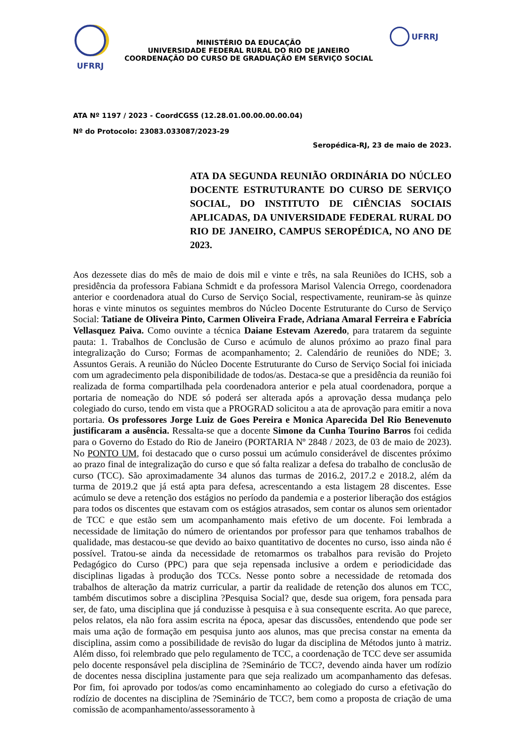UFRRJ
MINISTÉRIO DA EDUCAÇÃO
UNIVERSIDADE FEDERAL RURAL DO RIO DE JANEIRO
COORDENAÇÃO DO CURSO DE GRADUAÇÃO EM SERVIÇO SOCIAL
UFRRJ
ATA Nº 1197 / 2023 - CoordCGSS (12.28.01.00.00.00.00.04)
Nº do Protocolo: 23083.033087/2023-29
Seropédica-RJ, 23 de maio de 2023.
ATA DA SEGUNDA REUNIÃO ORDINÁRIA DO NÚCLEO DOCENTE ESTRUTURANTE DO CURSO DE SERVIÇO SOCIAL, DO INSTITUTO DE CIÊNCIAS SOCIAIS APLICADAS, DA UNIVERSIDADE FEDERAL RURAL DO RIO DE JANEIRO, CAMPUS SEROPÉDICA, NO ANO DE 2023.
Aos dezessete dias do mês de maio de dois mil e vinte e três, na sala Reuniões do ICHS, sob a presidência da professora Fabiana Schmidt e da professora Marisol Valencia Orrego, coordenadora anterior e coordenadora atual do Curso de Serviço Social, respectivamente, reuniram-se às quinze horas e vinte minutos os seguintes membros do Núcleo Docente Estruturante do Curso de Serviço Social: Tatiane de Oliveira Pinto, Carmen Oliveira Frade, Adriana Amaral Ferreira e Fabrícia Vellasquez Paiva. Como ouvinte a técnica Daiane Estevam Azeredo, para tratarem da seguinte pauta: 1. Trabalhos de Conclusão de Curso e acúmulo de alunos próximo ao prazo final para integralização do Curso; Formas de acompanhamento; 2. Calendário de reuniões do NDE; 3. Assuntos Gerais. A reunião do Núcleo Docente Estruturante do Curso de Serviço Social foi iniciada com um agradecimento pela disponibilidade de todos/as. Destaca-se que a presidência da reunião foi realizada de forma compartilhada pela coordenadora anterior e pela atual coordenadora, porque a portaria de nomeação do NDE só poderá ser alterada após a aprovação dessa mudança pelo colegiado do curso, tendo em vista que a PROGRAD solicitou a ata de aprovação para emitir a nova portaria. Os professores Jorge Luiz de Goes Pereira e Monica Aparecida Del Rio Benevenuto justificaram a ausência. Ressalta-se que a docente Simone da Cunha Tourino Barros foi cedida para o Governo do Estado do Rio de Janeiro (PORTARIA Nº 2848 / 2023, de 03 de maio de 2023). No PONTO UM, foi destacado que o curso possui um acúmulo considerável de discentes próximo ao prazo final de integralização do curso e que só falta realizar a defesa do trabalho de conclusão de curso (TCC). São aproximadamente 34 alunos das turmas de 2016.2, 2017.2 e 2018.2, além da turma de 2019.2 que já está apta para defesa, acrescentando a esta listagem 28 discentes. Esse acúmulo se deve a retenção dos estágios no período da pandemia e a posterior liberação dos estágios para todos os discentes que estavam com os estágios atrasados, sem contar os alunos sem orientador de TCC e que estão sem um acompanhamento mais efetivo de um docente. Foi lembrada a necessidade de limitação do número de orientandos por professor para que tenhamos trabalhos de qualidade, mas destacou-se que devido ao baixo quantitativo de docentes no curso, isso ainda não é possível. Tratou-se ainda da necessidade de retomarmos os trabalhos para revisão do Projeto Pedagógico do Curso (PPC) para que seja repensada inclusive a ordem e periodicidade das disciplinas ligadas à produção dos TCCs. Nesse ponto sobre a necessidade de retomada dos trabalhos de alteração da matriz curricular, a partir da realidade de retenção dos alunos em TCC, também discutimos sobre a disciplina ?Pesquisa Social? que, desde sua origem, fora pensada para ser, de fato, uma disciplina que já conduzisse à pesquisa e à sua consequente escrita. Ao que parece, pelos relatos, ela não fora assim escrita na época, apesar das discussões, entendendo que pode ser mais uma ação de formação em pesquisa junto aos alunos, mas que precisa constar na ementa da disciplina, assim como a possibilidade de revisão do lugar da disciplina de Métodos junto à matriz. Além disso, foi relembrado que pelo regulamento de TCC, a coordenação de TCC deve ser assumida pelo docente responsável pela disciplina de ?Seminário de TCC?, devendo ainda haver um rodízio de docentes nessa disciplina justamente para que seja realizado um acompanhamento das defesas. Por fim, foi aprovado por todos/as como encaminhamento ao colegiado do curso a efetivação do rodízio de docentes na disciplina de ?Seminário de TCC?, bem como a proposta de criação de uma comissão de acompanhamento/assessoramento à